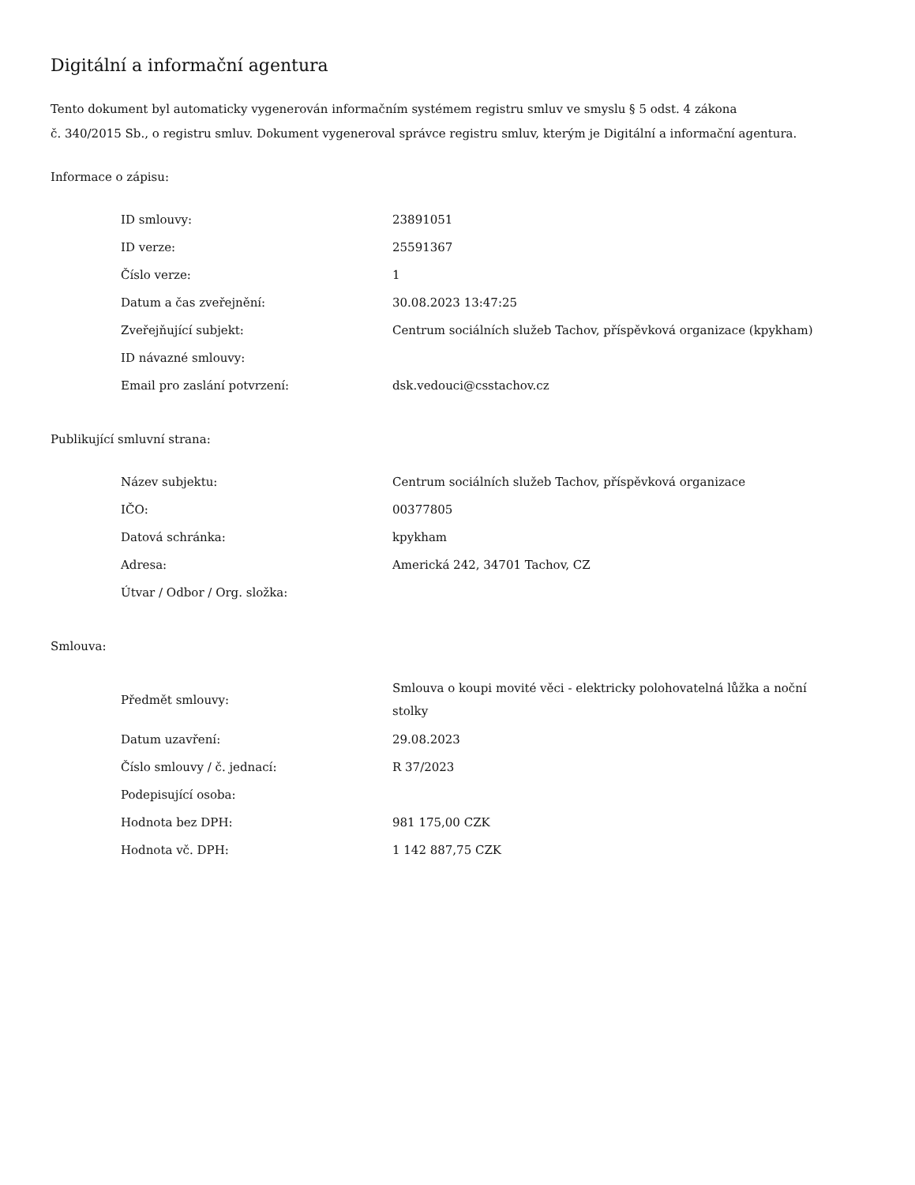Digitální a informační agentura
Tento dokument byl automaticky vygenerován informačním systémem registru smluv ve smyslu § 5 odst. 4 zákona
č. 340/2015 Sb., o registru smluv. Dokument vygeneroval správce registru smluv, kterým je Digitální a informační agentura.
Informace o zápisu:
| ID smlouvy: | 23891051 |
| ID verze: | 25591367 |
| Číslo verze: | 1 |
| Datum a čas zveřejnění: | 30.08.2023 13:47:25 |
| Zveřejňující subjekt: | Centrum sociálních služeb Tachov, příspěvková organizace (kpykham) |
| ID návazné smlouvy: | |
| Email pro zaslání potvrzení: | dsk.vedouci@csstachov.cz |
Publikující smluvní strana:
| Název subjektu: | Centrum sociálních služeb Tachov, příspěvková organizace |
| IČO: | 00377805 |
| Datová schránka: | kpykham |
| Adresa: | Americká 242, 34701 Tachov, CZ |
| Útvar / Odbor / Org. složka: | |
Smlouva:
| Předmět smlouvy: | Smlouva o koupi movité věci - elektricky polohovatelná lůžka a noční stolky |
| Datum uzavření: | 29.08.2023 |
| Číslo smlouvy / č. jednací: | R 37/2023 |
| Podepisující osoba: | |
| Hodnota bez DPH: | 981 175,00 CZK |
| Hodnota vč. DPH: | 1 142 887,75 CZK |